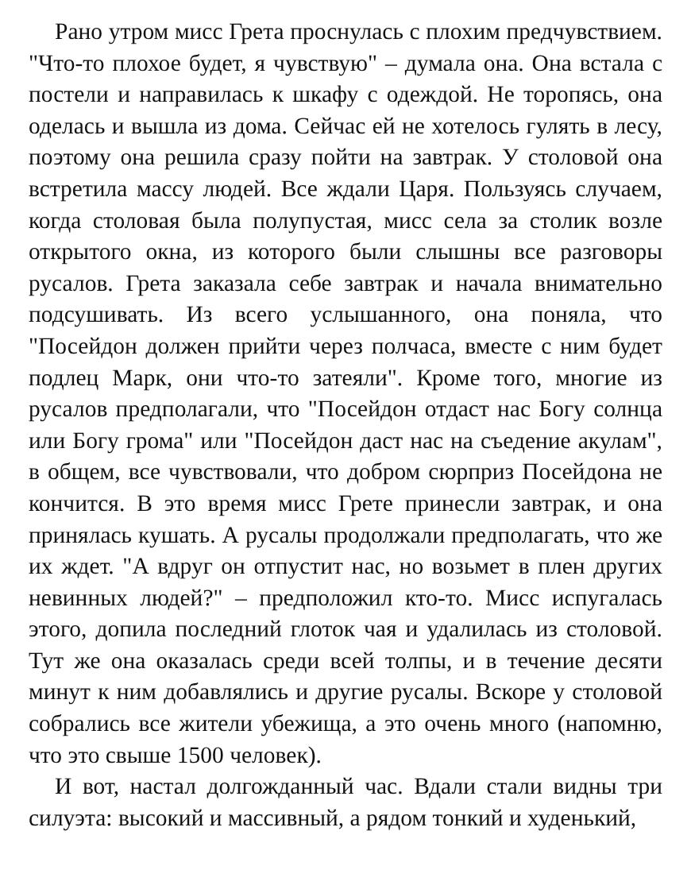Рано утром мисс Грета проснулась с плохим предчувствием. "Что-то плохое будет, я чувствую" – думала она. Она встала с постели и направилась к шкафу с одеждой. Не торопясь, она оделась и вышла из дома. Сейчас ей не хотелось гулять в лесу, поэтому она решила сразу пойти на завтрак. У столовой она встретила массу людей. Все ждали Царя. Пользуясь случаем, когда столовая была полупустая, мисс села за столик возле открытого окна, из которого были слышны все разговоры русалов. Грета заказала себе завтрак и начала внимательно подсушивать. Из всего услышанного, она поняла, что "Посейдон должен прийти через полчаса, вместе с ним будет подлец Марк, они что-то затеяли". Кроме того, многие из русалов предполагали, что "Посейдон отдаст нас Богу солнца или Богу грома" или "Посейдон даст нас на съедение акулам", в общем, все чувствовали, что добром сюрприз Посейдона не кончится. В это время мисс Грете принесли завтрак, и она принялась кушать. А русалы продолжали предполагать, что же их ждет. "А вдруг он отпустит нас, но возьмет в плен других невинных людей?" – предположил кто-то. Мисс испугалась этого, допила последний глоток чая и удалилась из столовой. Тут же она оказалась среди всей толпы, и в течение десяти минут к ним добавлялись и другие русалы. Вскоре у столовой собрались все жители убежища, а это очень много (напомню, что это свыше 1500 человек).
И вот, настал долгожданный час. Вдали стали видны три силуэта: высокий и массивный, а рядом тонкий и худенький,